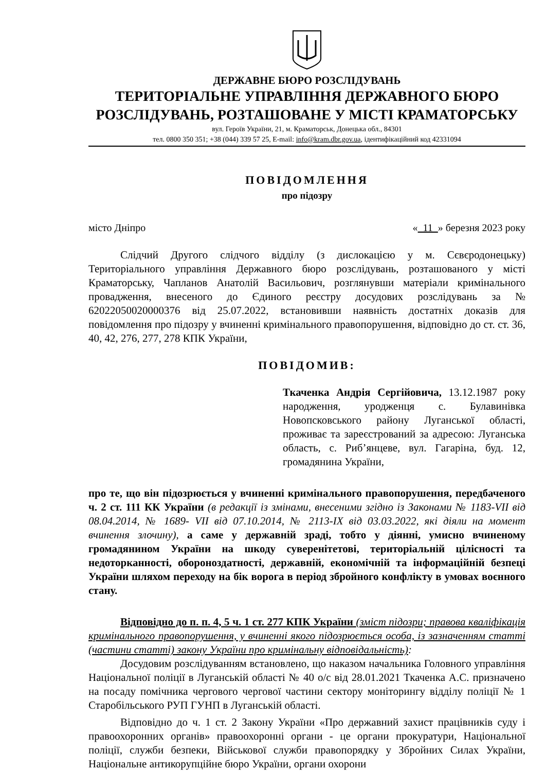ДЕРЖАВНЕ БЮРО РОЗСЛІДУВАНЬ
ТЕРИТОРІАЛЬНЕ УПРАВЛІННЯ ДЕРЖАВНОГО БЮРО
РОЗСЛІДУВАНЬ, РОЗТАШОВАНЕ У МІСТІ КРАМАТОРСЬКУ
вул. Героїв України, 21, м. Краматорськ, Донецька обл., 84301
тел. 0800 350 351; +38 (044) 339 57 25, E-mail: info@kram.dbr.gov.ua, ідентифікаційний код 42331094
ПОВІДОМЛЕННЯ
про підозру
місто Дніпро « 11 » березня 2023 року
Слідчий Другого слідчого відділу (з дислокацією у м. Сєвєродонецьку) Територіального управління Державного бюро розслідувань, розташованого у місті Краматорську, Чапланов Анатолій Васильович, розглянувши матеріали кримінального провадження, внесеного до Єдиного реєстру досудових розслідувань за № 62022050020000376 від 25.07.2022, встановивши наявність достатніх доказів для повідомлення про підозру у вчиненні кримінального правопорушення, відповідно до ст. ст. 36, 40, 42, 276, 277, 278 КПК України,
ПОВІДОМИВ:
Ткаченка Андрія Сергійовича, 13.12.1987 року народження, уродженця с. Булавинівка Новопсковського району Луганської області, проживає та зареєстрований за адресою: Луганська область, с. Риб’янцеве, вул. Гагаріна, буд. 12, громадянина України,
про те, що він підозрюється у вчиненні кримінального правопорушення, передбаченого ч. 2 ст. 111 КК України (в редакції із змінами, внесеними згідно із Законами № 1183-VII від 08.04.2014, № 1689- VII від 07.10.2014, № 2113-IX від 03.03.2022, які діяли на момент вчинення злочину), а саме у державній зраді, тобто у діянні, умисно вчиненому громадянином України на шкоду суверенітетові, територіальній цілісності та недоторканності, обороноздатності, державній, економічній та інформаційній безпеці України шляхом переходу на бік ворога в період збройного конфлікту в умовах воєнного стану.
Відповідно до п. п. 4, 5 ч. 1 ст. 277 КПК України (зміст підозри; правова кваліфікація кримінального правопорушення, у вчиненні якого підозрюється особа, із зазначенням статті (частини статті) закону України про кримінальну відповідальність):
Досудовим розслідуванням встановлено, що наказом начальника Головного управління Національної поліції в Луганській області № 40 о/с від 28.01.2021 Ткаченка А.С. призначено на посаду помічника чергового чергової частини сектору моніторингу відділу поліції № 1 Старобільського РУП ГУНП в Луганській області.
Відповідно до ч. 1 ст. 2 Закону України «Про державний захист працівників суду і правоохоронних органів» правоохоронні органи - це органи прокуратури, Національної поліції, служби безпеки, Військової служби правопорядку у Збройних Силах України, Національне антикорупційне бюро України, органи охорони